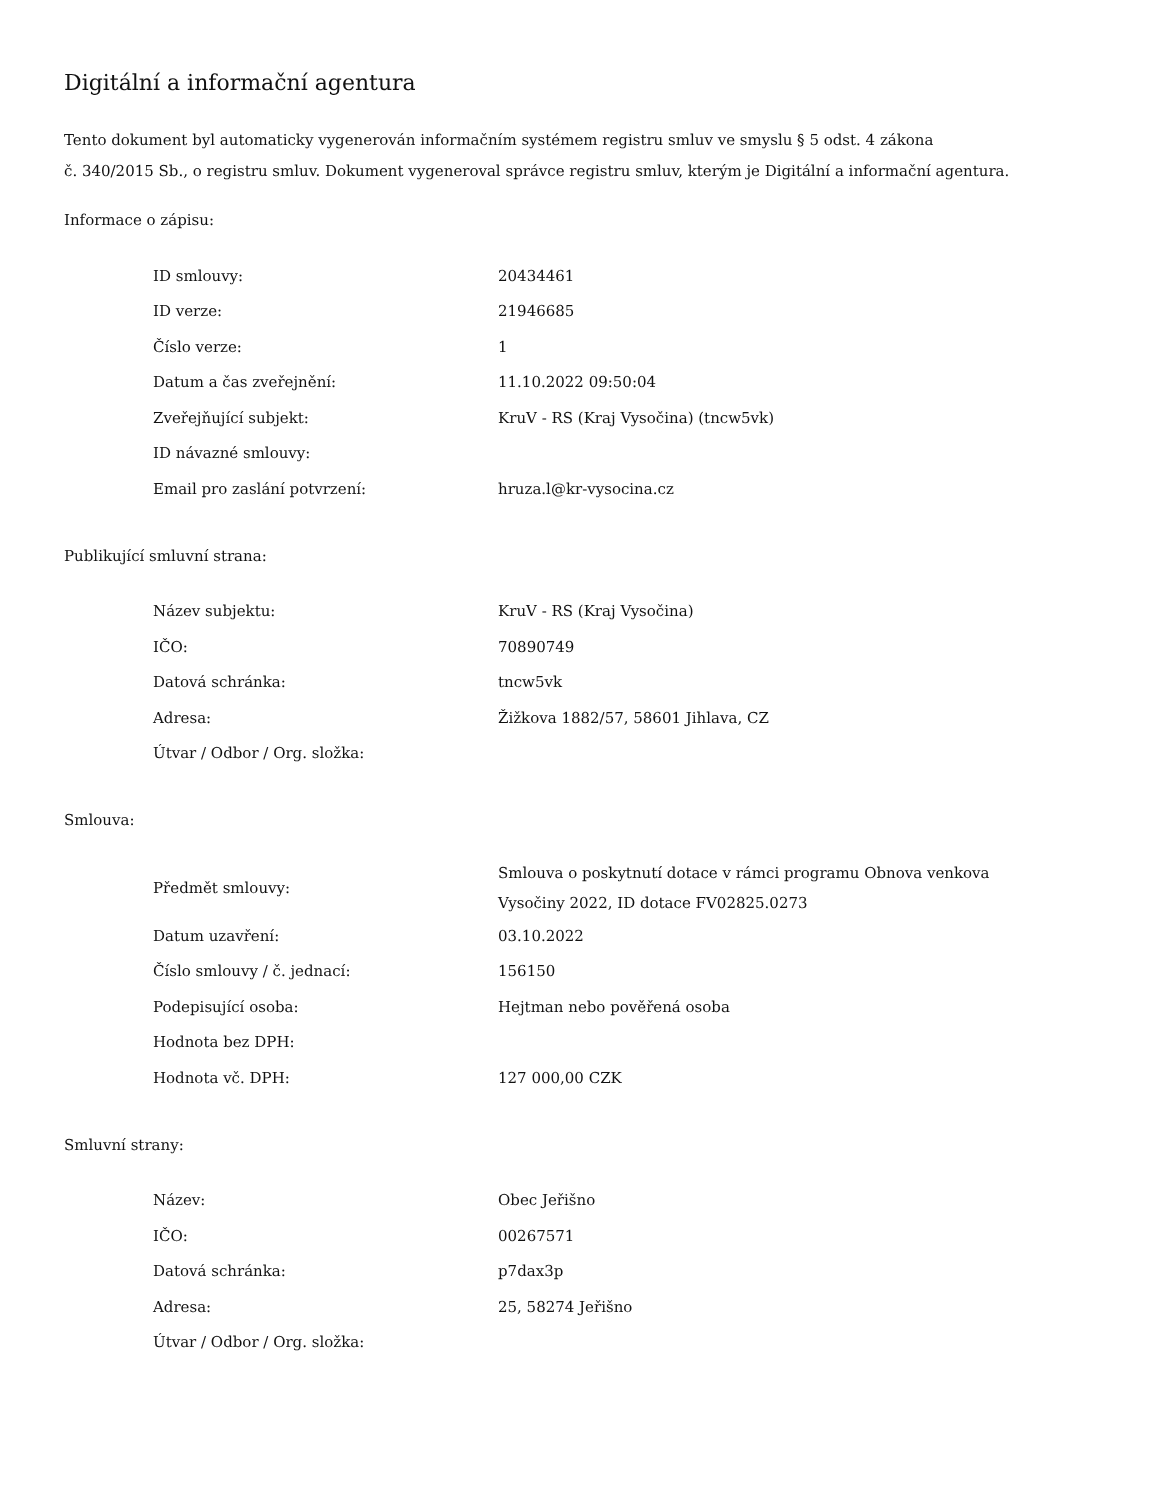Digitální a informační agentura
Tento dokument byl automaticky vygenerován informačním systémem registru smluv ve smyslu § 5 odst. 4 zákona
č. 340/2015 Sb., o registru smluv. Dokument vygeneroval správce registru smluv, kterým je Digitální a informační agentura.
Informace o zápisu:
| ID smlouvy: | 20434461 |
| ID verze: | 21946685 |
| Číslo verze: | 1 |
| Datum a čas zveřejnění: | 11.10.2022 09:50:04 |
| Zveřejňující subjekt: | KruV - RS (Kraj Vysočina) (tncw5vk) |
| ID návazné smlouvy: | |
| Email pro zaslání potvrzení: | hruza.l@kr-vysocina.cz |
Publikující smluvní strana:
| Název subjektu: | KruV - RS (Kraj Vysočina) |
| IČO: | 70890749 |
| Datová schránka: | tncw5vk |
| Adresa: | Žižkova 1882/57, 58601 Jihlava, CZ |
| Útvar / Odbor / Org. složka: | |
Smlouva:
| Předmět smlouvy: | Smlouva o poskytnutí dotace v rámci programu Obnova venkova Vysočiny 2022, ID dotace FV02825.0273 |
| Datum uzavření: | 03.10.2022 |
| Číslo smlouvy / č. jednací: | 156150 |
| Podepisující osoba: | Hejtman nebo pověřená osoba |
| Hodnota bez DPH: | |
| Hodnota vč. DPH: | 127 000,00 CZK |
Smluvní strany:
| Název: | Obec Jeřišno |
| IČO: | 00267571 |
| Datová schránka: | p7dax3p |
| Adresa: | 25, 58274 Jeřišno |
| Útvar / Odbor / Org. složka: | |